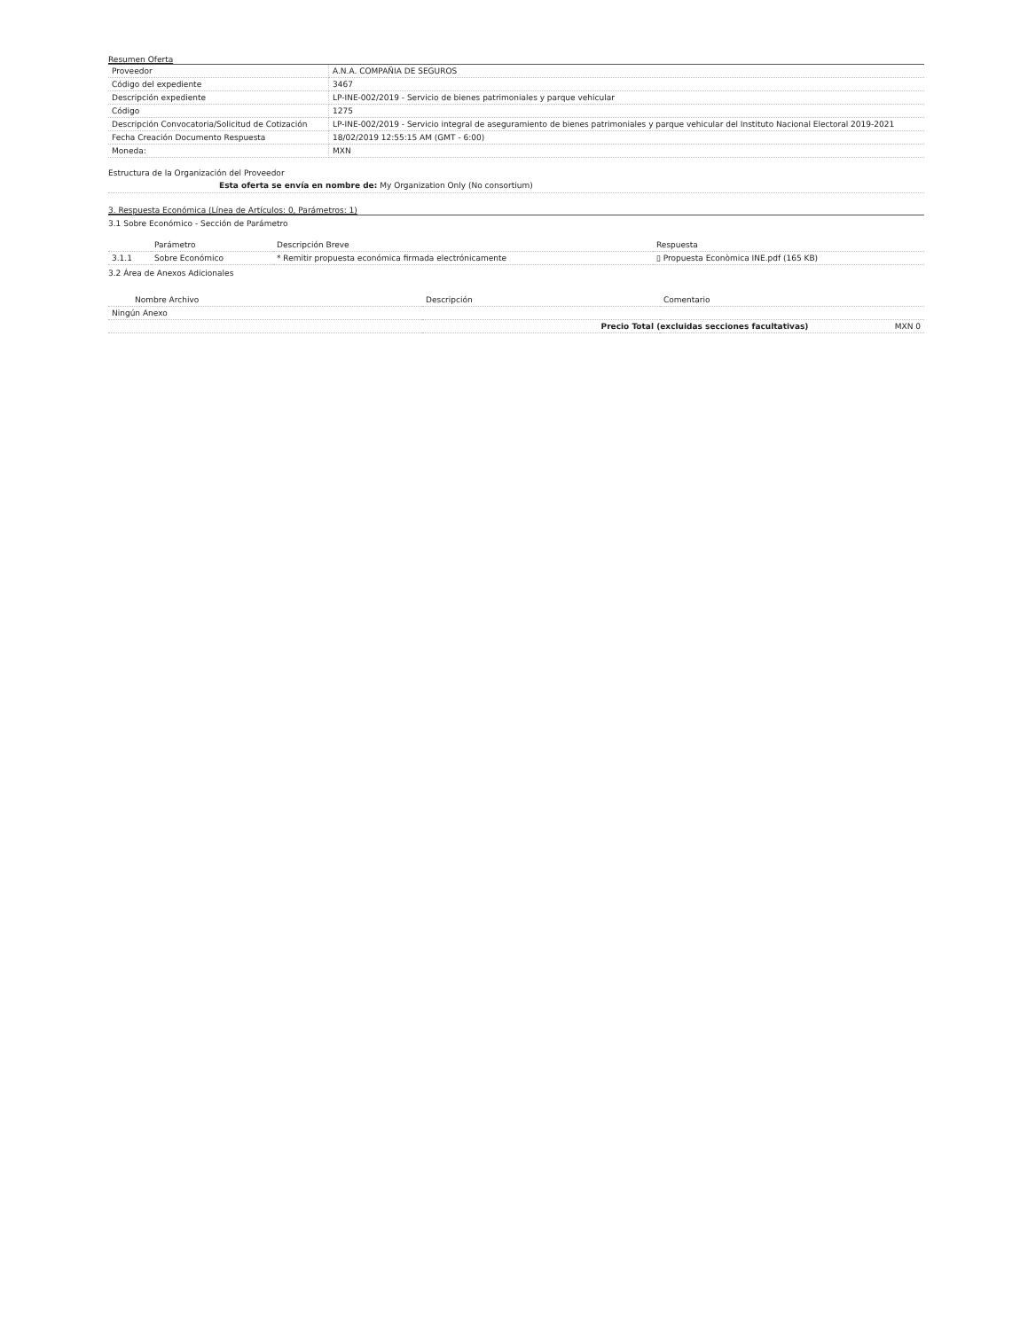Resumen Oferta
| Proveedor | A.N.A. COMPAÑIA DE SEGUROS |
| Código del expediente | 3467 |
| Descripción expediente | LP-INE-002/2019 - Servicio de bienes patrimoniales y parque vehicular |
| Código | 1275 |
| Descripción Convocatoria/Solicitud de Cotización | LP-INE-002/2019 - Servicio integral de aseguramiento de bienes patrimoniales y parque vehicular del Instituto Nacional Electoral 2019-2021 |
| Fecha Creación Documento Respuesta | 18/02/2019 12:55:15 AM (GMT - 6:00) |
| Moneda: | MXN |
Estructura de la Organización del Proveedor
Esta oferta se envía en nombre de: My Organization Only (No consortium)
3. Respuesta Económica (Línea de Artículos: 0, Parámetros: 1)
3.1 Sobre Económico - Sección de Parámetro
| | Parámetro | Descripción Breve | Respuesta |
| --- | --- | --- | --- |
| 3.1.1 | Sobre Económico | * Remitir propuesta económica firmada electrónicamente | ▯ Propuesta Econòmica INE.pdf (165 KB) |
3.2 Área de Anexos Adicionales
| Nombre Archivo | Descripción | Comentario |
| --- | --- | --- |
| Ningún Anexo | | |
| | Precio Total (excluidas secciones facultativas) MXN 0 | |